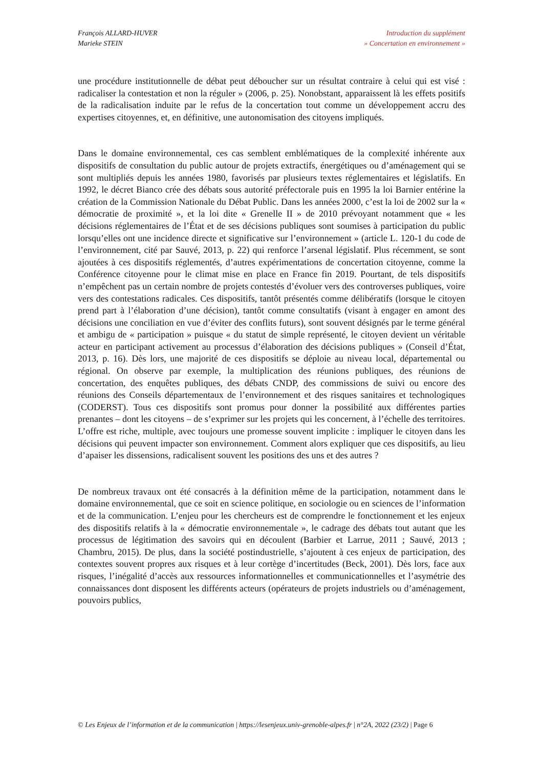François ALLARD-HUVER
Marieke STEIN
Introduction du supplément
» Concertation en environnement »
une procédure institutionnelle de débat peut déboucher sur un résultat contraire à celui qui est visé : radicaliser la contestation et non la réguler » (2006, p. 25). Nonobstant, apparaissent là les effets positifs de la radicalisation induite par le refus de la concertation tout comme un développement accru des expertises citoyennes, et, en définitive, une autonomisation des citoyens impliqués.
Dans le domaine environnemental, ces cas semblent emblématiques de la complexité inhérente aux dispositifs de consultation du public autour de projets extractifs, énergétiques ou d’aménagement qui se sont multipliés depuis les années 1980, favorisés par plusieurs textes réglementaires et législatifs. En 1992, le décret Bianco crée des débats sous autorité préfectorale puis en 1995 la loi Barnier entérine la création de la Commission Nationale du Débat Public. Dans les années 2000, c’est la loi de 2002 sur la « démocratie de proximité », et la loi dite « Grenelle II » de 2010 prévoyant notamment que « les décisions réglementaires de l’État et de ses décisions publiques sont soumises à participation du public lorsqu’elles ont une incidence directe et significative sur l’environnement » (article L. 120-1 du code de l’environnement, cité par Sauvé, 2013, p. 22) qui renforce l’arsenal législatif. Plus récemment, se sont ajoutées à ces dispositifs réglementés, d’autres expérimentations de concertation citoyenne, comme la Conférence citoyenne pour le climat mise en place en France fin 2019. Pourtant, de tels dispositifs n’empêchent pas un certain nombre de projets contestés d’évoluer vers des controverses publiques, voire vers des contestations radicales. Ces dispositifs, tantôt présentés comme délibératifs (lorsque le citoyen prend part à l’élaboration d’une décision), tantôt comme consultatifs (visant à engager en amont des décisions une conciliation en vue d’éviter des conflits futurs), sont souvent désignés par le terme général et ambigu de « participation » puisque « du statut de simple représenté, le citoyen devient un véritable acteur en participant activement au processus d’élaboration des décisions publiques » (Conseil d’État, 2013, p. 16). Dès lors, une majorité de ces dispositifs se déploie au niveau local, départemental ou régional. On observe par exemple, la multiplication des réunions publiques, des réunions de concertation, des enquêtes publiques, des débats CNDP, des commissions de suivi ou encore des réunions des Conseils départementaux de l’environnement et des risques sanitaires et technologiques (CODERST). Tous ces dispositifs sont promus pour donner la possibilité aux différentes parties prenantes – dont les citoyens – de s’exprimer sur les projets qui les concernent, à l’échelle des territoires. L’offre est riche, multiple, avec toujours une promesse souvent implicite : impliquer le citoyen dans les décisions qui peuvent impacter son environnement. Comment alors expliquer que ces dispositifs, au lieu d’apaiser les dissensions, radicalisent souvent les positions des uns et des autres ?
De nombreux travaux ont été consacrés à la définition même de la participation, notamment dans le domaine environnemental, que ce soit en science politique, en sociologie ou en sciences de l’information et de la communication. L’enjeu pour les chercheurs est de comprendre le fonctionnement et les enjeux des dispositifs relatifs à la « démocratie environnementale », le cadrage des débats tout autant que les processus de légitimation des savoirs qui en découlent (Barbier et Larrue, 2011 ; Sauvé, 2013 ; Chambru, 2015). De plus, dans la société postindustrielle, s’ajoutent à ces enjeux de participation, des contextes souvent propres aux risques et à leur cortège d’incertitudes (Beck, 2001). Dès lors, face aux risques, l’inégalité d’accès aux ressources informationnelles et communicationnelles et l’asymétrie des connaissances dont disposent les différents acteurs (opérateurs de projets industriels ou d’aménagement, pouvoirs publics,
© Les Enjeux de l’information et de la communication | https://lesenjeux.univ-grenoble-alpes.fr | n°2A, 2022 (23/2) | Page 6